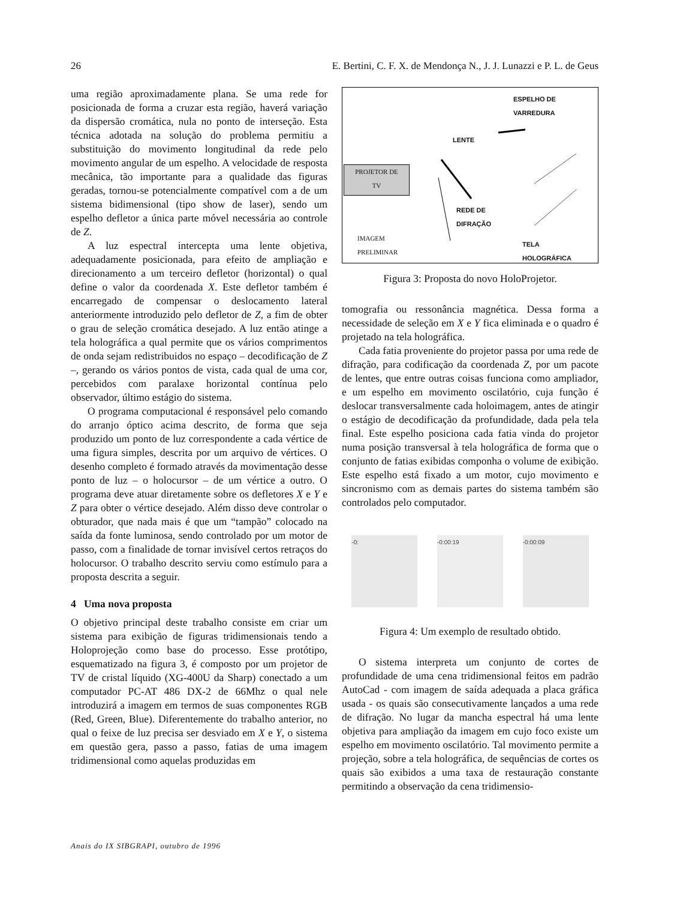26 E. Bertini, C. F. X. de Mendonça N., J. J. Lunazzi e P. L. de Geus
uma região aproximadamente plana. Se uma rede for posicionada de forma a cruzar esta região, haverá variação da dispersão cromática, nula no ponto de interseção. Esta técnica adotada na solução do problema permitiu a substituição do movimento longitudinal da rede pelo movimento angular de um espelho. A velocidade de resposta mecânica, tão importante para a qualidade das figuras geradas, tornou-se potencialmente compatível com a de um sistema bidimensional (tipo show de laser), sendo um espelho defletor a única parte móvel necessária ao controle de Z.
A luz espectral intercepta uma lente objetiva, adequadamente posicionada, para efeito de ampliação e direcionamento a um terceiro defletor (horizontal) o qual define o valor da coordenada X. Este defletor também é encarregado de compensar o deslocamento lateral anteriormente introduzido pelo defletor de Z, a fim de obter o grau de seleção cromática desejado. A luz então atinge a tela holográfica a qual permite que os vários comprimentos de onda sejam redistribuidos no espaço – decodificação de Z –, gerando os vários pontos de vista, cada qual de uma cor, percebidos com paralaxe horizontal contínua pelo observador, último estágio do sistema.
O programa computacional é responsável pelo comando do arranjo óptico acima descrito, de forma que seja produzido um ponto de luz correspondente a cada vértice de uma figura simples, descrita por um arquivo de vértices. O desenho completo é formado através da movimentação desse ponto de luz – o holocursor – de um vértice a outro. O programa deve atuar diretamente sobre os defletores X e Y e Z para obter o vértice desejado. Além disso deve controlar o obturador, que nada mais é que um “tampão” colocado na saída da fonte luminosa, sendo controlado por um motor de passo, com a finalidade de tornar invisível certos retraços do holocursor. O trabalho descrito serviu como estímulo para a proposta descrita a seguir.
4 Uma nova proposta
O objetivo principal deste trabalho consiste em criar um sistema para exibição de figuras tridimensionais tendo a Holoprojeção como base do processo. Esse protótipo, esquematizado na figura 3, é composto por um projetor de TV de cristal líquido (XG-400U da Sharp) conectado a um computador PC-AT 486 DX-2 de 66Mhz o qual nele introduzirá a imagem em termos de suas componentes RGB (Red, Green, Blue). Diferentemente do trabalho anterior, no qual o feixe de luz precisa ser desviado em X e Y, o sistema em questão gera, passo a passo, fatias de uma imagem tridimensional como aquelas produzidas em
ESPELHO DE
VARREDURA
LENTE
PROJETOR DE
TV
REDE DE
DIFRAÇÃO
IMAGEM
PRELIMINAR
TELA
HOLOGRÁFICA
Figura 3: Proposta do novo HoloProjetor.
tomografia ou ressonância magnética. Dessa forma a necessidade de seleção em X e Y fica eliminada e o quadro é projetado na tela holográfica.
Cada fatia proveniente do projetor passa por uma rede de difração, para codificação da coordenada Z, por um pacote de lentes, que entre outras coisas funciona como ampliador, e um espelho em movimento oscilatório, cuja função é deslocar transversalmente cada holoimagem, antes de atingir o estágio de decodificação da profundidade, dada pela tela final. Este espelho posiciona cada fatia vinda do projetor numa posição transversal à tela holográfica de forma que o conjunto de fatias exibidas componha o volume de exibição. Este espelho está fixado a um motor, cujo movimento e sincronismo com as demais partes do sistema também são controlados pelo computador.
-0: -0:00:19 -0:00:09
Figura 4: Um exemplo de resultado obtido.
O sistema interpreta um conjunto de cortes de profundidade de uma cena tridimensional feitos em padrão AutoCad - com imagem de saída adequada a placa gráfica usada - os quais são consecutivamente lançados a uma rede de difração. No lugar da mancha espectral há uma lente objetiva para ampliação da imagem em cujo foco existe um espelho em movimento oscilatório. Tal movimento permite a projeção, sobre a tela holográfica, de sequências de cortes os quais são exibidos a uma taxa de restauração constante permitindo a observação da cena tridimensio-
Anais do IX SIBGRAPI, outubro de 1996